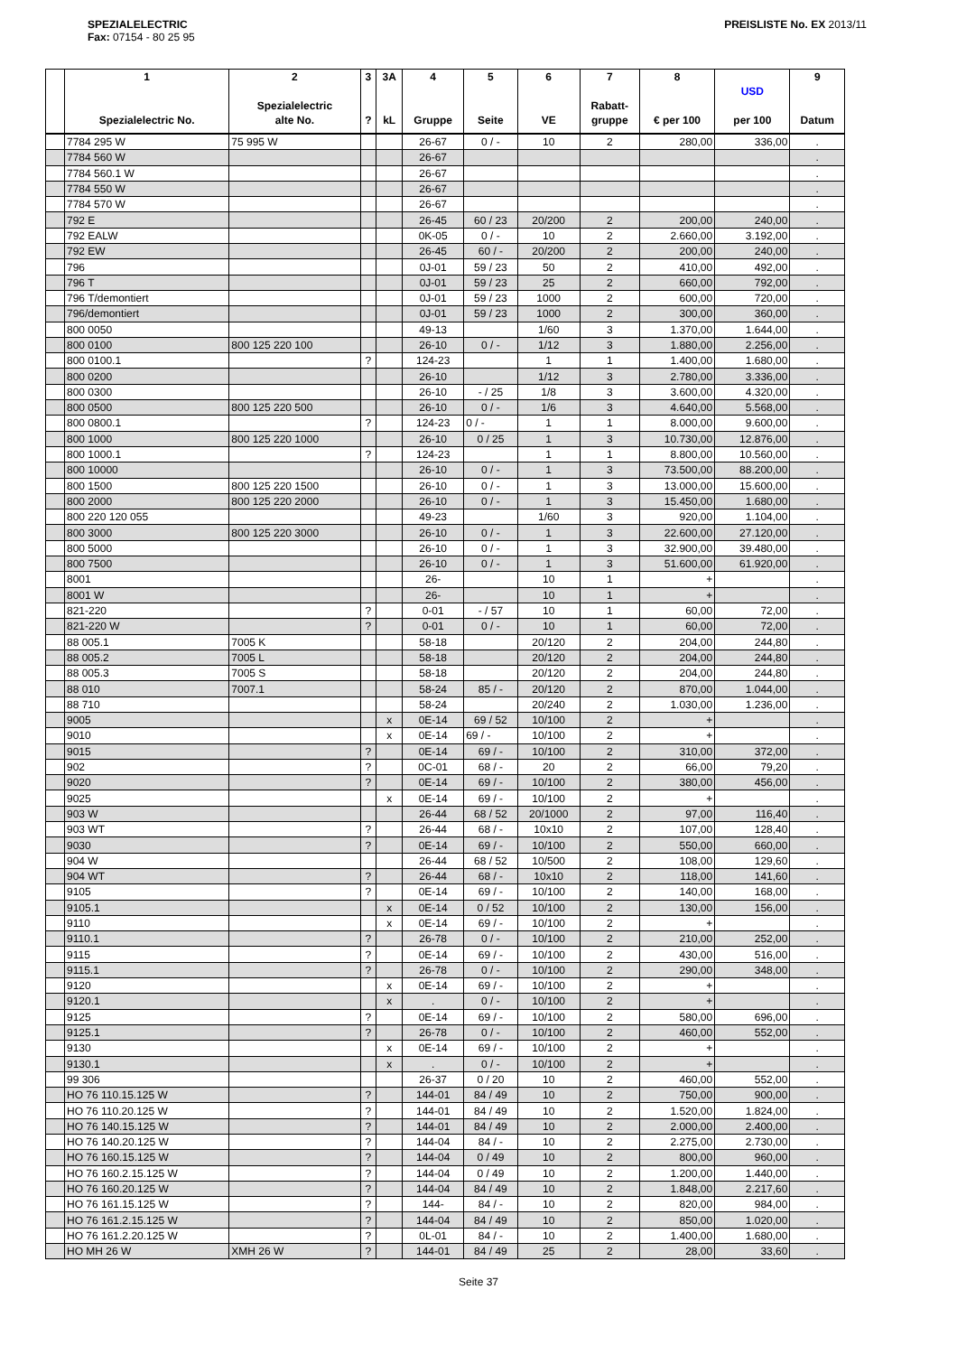SPEZIALELECTRIC
Fax: 07154 - 80 25 95
PREISLISTE No. EX 2013/11
| | 1 Spezialelectric No. | 2 Spezialelectric alte No. | 3 ? | 3A kL | 4 Gruppe | 5 Seite | 6 VE | 7 Rabatt- gruppe | 8 € per 100 | USD per 100 | 9 Datum |
| --- | --- | --- | --- | --- | --- | --- | --- | --- | --- | --- | --- |
| | 7784 295 W | 75 995 W | | | 26-67 | 0 / - | 10 | 2 | 280,00 | 336,00 | . |
| | 7784 560 W | | | | 26-67 | | | | | | . |
| | 7784 560.1 W | | | | 26-67 | | | | | | . |
| | 7784 550 W | | | | 26-67 | | | | | | . |
| | 7784 570 W | | | | 26-67 | | | | | | . |
| | 792 E | | | | 26-45 | 60 / 23 | 20/200 | 2 | 200,00 | 240,00 | . |
| | 792 EALW | | | | 0K-05 | 0 / - | 10 | 2 | 2.660,00 | 3.192,00 | . |
| | 792 EW | | | | 26-45 | 60 / - | 20/200 | 2 | 200,00 | 240,00 | . |
| | 796 | | | | 0J-01 | 59 / 23 | 50 | 2 | 410,00 | 492,00 | . |
| | 796 T | | | | 0J-01 | 59 / 23 | 25 | 2 | 660,00 | 792,00 | . |
| | 796 T/demontiert | | | | 0J-01 | 59 / 23 | 1000 | 2 | 600,00 | 720,00 | . |
| | 796/demontiert | | | | 0J-01 | 59 / 23 | 1000 | 2 | 300,00 | 360,00 | . |
| | 800 0050 | | | | 49-13 | | 1/60 | 3 | 1.370,00 | 1.644,00 | . |
| | 800 0100 | 800 125 220 100 | | | 26-10 | 0 / - | 1/12 | 3 | 1.880,00 | 2.256,00 | . |
| | 800 0100.1 | | ? | | 124-23 | | 1 | 1 | 1.400,00 | 1.680,00 | . |
| | 800 0200 | | | | 26-10 | | 1/12 | 3 | 2.780,00 | 3.336,00 | . |
| | 800 0300 | | | | 26-10 | - / 25 | 1/8 | 3 | 3.600,00 | 4.320,00 | . |
| | 800 0500 | 800 125 220 500 | | | 26-10 | 0 / - | 1/6 | 3 | 4.640,00 | 5.568,00 | . |
| | 800 0800.1 | | ? | | 124-23 | 0 / - | 1 | 1 | 8.000,00 | 9.600,00 | . |
| | 800 1000 | 800 125 220 1000 | | | 26-10 | 0 / 25 | 1 | 3 | 10.730,00 | 12.876,00 | . |
| | 800 1000.1 | | ? | | 124-23 | | 1 | 1 | 8.800,00 | 10.560,00 | . |
| | 800 10000 | | | | 26-10 | 0 / - | 1 | 3 | 73.500,00 | 88.200,00 | . |
| | 800 1500 | 800 125 220 1500 | | | 26-10 | 0 / - | 1 | 3 | 13.000,00 | 15.600,00 | . |
| | 800 2000 | 800 125 220 2000 | | | 26-10 | 0 / - | 1 | 3 | 15.450,00 | 1.680,00 | . |
| | 800 220 120 055 | | | | 49-23 | | 1/60 | 3 | 920,00 | 1.104,00 | . |
| | 800 3000 | 800 125 220 3000 | | | 26-10 | 0 / - | 1 | 3 | 22.600,00 | 27.120,00 | . |
| | 800 5000 | | | | 26-10 | 0 / - | 1 | 3 | 32.900,00 | 39.480,00 | . |
| | 800 7500 | | | | 26-10 | 0 / - | 1 | 3 | 51.600,00 | 61.920,00 | . |
| | 8001 | | | | 26- | | 10 | 1 | + | | . |
| | 8001 W | | | | 26- | | 10 | 1 | + | | . |
| | 821-220 | | ? | | 0-01 | - / 57 | 10 | 1 | 60,00 | 72,00 | . |
| | 821-220 W | | ? | | 0-01 | 0 / - | 10 | 1 | 60,00 | 72,00 | . |
| | 88 005.1 | 7005 K | | | 58-18 | | 20/120 | 2 | 204,00 | 244,80 | . |
| | 88 005.2 | 7005 L | | | 58-18 | | 20/120 | 2 | 204,00 | 244,80 | . |
| | 88 005.3 | 7005 S | | | 58-18 | | 20/120 | 2 | 204,00 | 244,80 | . |
| | 88 010 | 7007.1 | | | 58-24 | 85 / - | 20/120 | 2 | 870,00 | 1.044,00 | . |
| | 88 710 | | | | 58-24 | | 20/240 | 2 | 1.030,00 | 1.236,00 | . |
| | 9005 | | | x | 0E-14 | 69 / 52 | 10/100 | 2 | + | | . |
| | 9010 | | | x | 0E-14 | 69 / - | 10/100 | 2 | + | | . |
| | 9015 | | ? | | 0E-14 | 69 / - | 10/100 | 2 | 310,00 | 372,00 | . |
| | 902 | | ? | | 0C-01 | 68 / - | 20 | 2 | 66,00 | 79,20 | . |
| | 9020 | | ? | | 0E-14 | 69 / - | 10/100 | 2 | 380,00 | 456,00 | . |
| | 9025 | | | x | 0E-14 | 69 / - | 10/100 | 2 | + | | . |
| | 903 W | | | | 26-44 | 68 / 52 | 20/1000 | 2 | 97,00 | 116,40 | . |
| | 903 WT | | ? | | 26-44 | 68 / - | 10x10 | 2 | 107,00 | 128,40 | . |
| | 9030 | | ? | | 0E-14 | 69 / - | 10/100 | 2 | 550,00 | 660,00 | . |
| | 904 W | | | | 26-44 | 68 / 52 | 10/500 | 2 | 108,00 | 129,60 | . |
| | 904 WT | | ? | | 26-44 | 68 / - | 10x10 | 2 | 118,00 | 141,60 | . |
| | 9105 | | ? | | 0E-14 | 69 / - | 10/100 | 2 | 140,00 | 168,00 | . |
| | 9105.1 | | | x | 0E-14 | 0 / 52 | 10/100 | 2 | 130,00 | 156,00 | . |
| | 9110 | | | x | 0E-14 | 69 / - | 10/100 | 2 | + | | . |
| | 9110.1 | | ? | | 26-78 | 0 / - | 10/100 | 2 | 210,00 | 252,00 | . |
| | 9115 | | ? | | 0E-14 | 69 / - | 10/100 | 2 | 430,00 | 516,00 | . |
| | 9115.1 | | ? | | 26-78 | 0 / - | 10/100 | 2 | 290,00 | 348,00 | . |
| | 9120 | | | x | 0E-14 | 69 / - | 10/100 | 2 | + | | . |
| | 9120.1 | | | x | . | 0 / - | 10/100 | 2 | + | | . |
| | 9125 | | ? | | 0E-14 | 69 / - | 10/100 | 2 | 580,00 | 696,00 | . |
| | 9125.1 | | ? | | 26-78 | 0 / - | 10/100 | 2 | 460,00 | 552,00 | . |
| | 9130 | | | x | 0E-14 | 69 / - | 10/100 | 2 | + | | . |
| | 9130.1 | | | x | . | 0 / - | 10/100 | 2 | + | | . |
| | 99 306 | | | | 26-37 | 0 / 20 | 10 | 2 | 460,00 | 552,00 | . |
| | HO 76 110.15.125 W | | ? | | 144-01 | 84 / 49 | 10 | 2 | 750,00 | 900,00 | . |
| | HO 76 110.20.125 W | | ? | | 144-01 | 84 / 49 | 10 | 2 | 1.520,00 | 1.824,00 | . |
| | HO 76 140.15.125 W | | ? | | 144-01 | 84 / 49 | 10 | 2 | 2.000,00 | 2.400,00 | . |
| | HO 76 140.20.125 W | | ? | | 144-04 | 84 / - | 10 | 2 | 2.275,00 | 2.730,00 | . |
| | HO 76 160.15.125 W | | ? | | 144-04 | 0 / 49 | 10 | 2 | 800,00 | 960,00 | . |
| | HO 76 160.2.15.125 W | | ? | | 144-04 | 0 / 49 | 10 | 2 | 1.200,00 | 1.440,00 | . |
| | HO 76 160.20.125 W | | ? | | 144-04 | 84 / 49 | 10 | 2 | 1.848,00 | 2.217,60 | . |
| | HO 76 161.15.125 W | | ? | | 144- | 84 / - | 10 | 2 | 820,00 | 984,00 | . |
| | HO 76 161.2.15.125 W | | ? | | 144-04 | 84 / 49 | 10 | 2 | 850,00 | 1.020,00 | . |
| | HO 76 161.2.20.125 W | | ? | | 0L-01 | 84 / - | 10 | 2 | 1.400,00 | 1.680,00 | . |
| | HO MH 26 W | XMH 26 W | ? | | 144-01 | 84 / 49 | 25 | 2 | 28,00 | 33,60 | . |
Seite 37